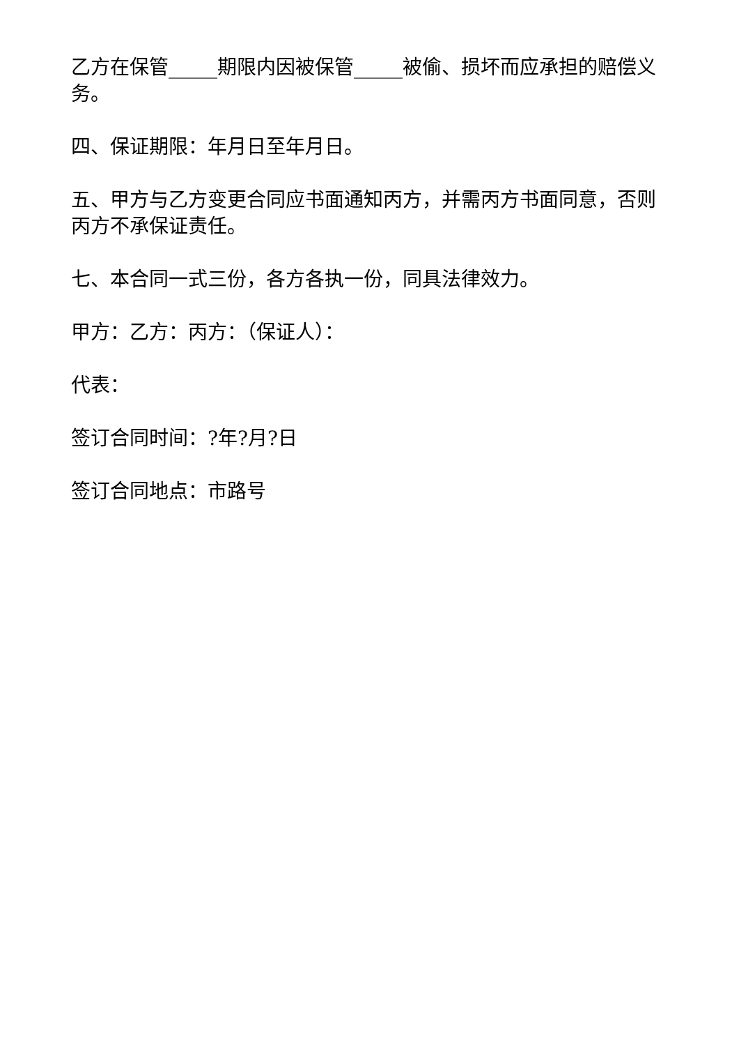乙方在保管_____期限内因被保管_____被偷、损坏而应承担的赔偿义务。
四、保证期限：年月日至年月日。
五、甲方与乙方变更合同应书面通知丙方，并需丙方书面同意，否则丙方不承保证责任。
七、本合同一式三份，各方各执一份，同具法律效力。
甲方：乙方：丙方：（保证人）：
代表：
签订合同时间：?年?月?日
签订合同地点：市路号